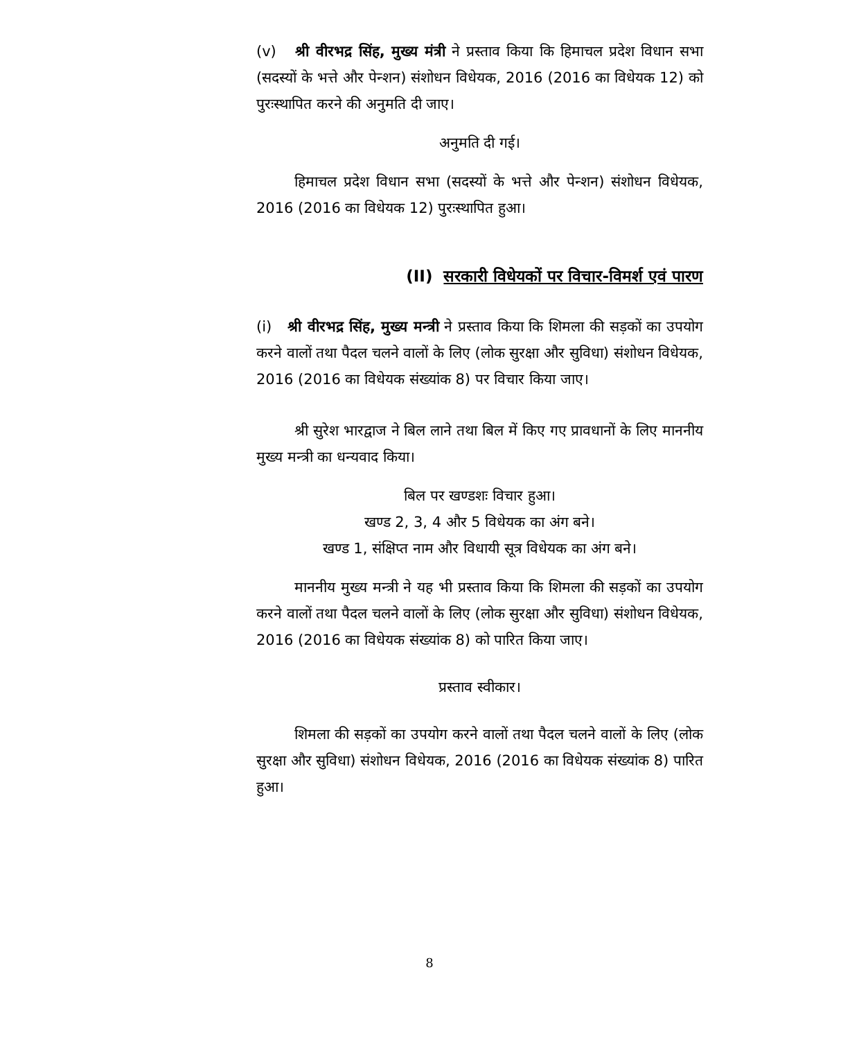(v) श्री वीरभद्र सिंह, मुख्य मंत्री ने प्रस्ताव किया कि हिमाचल प्रदेश विधान सभा (सदस्यों के भत्ते और पेन्शन) संशोधन विधेयक, 2016 (2016 का विधेयक 12) को पुरःस्थापित करने की अनुमति दी जाए।
अनुमति दी गई।
हिमाचल प्रदेश विधान सभा (सदस्यों के भत्ते और पेन्शन) संशोधन विधेयक, 2016 (2016 का विधेयक 12) पुरःस्थापित हुआ।
(II) सरकारी विधेयकों पर विचार-विमर्श एवं पारण
(i) श्री वीरभद्र सिंह, मुख्य मन्त्री ने प्रस्ताव किया कि शिमला की सड़कों का उपयोग करने वालों तथा पैदल चलने वालों के लिए (लोक सुरक्षा और सुविधा) संशोधन विधेयक, 2016 (2016 का विधेयक संख्यांक 8) पर विचार किया जाए।
श्री सुरेश भारद्वाज ने बिल लाने तथा बिल में किए गए प्रावधानों के लिए माननीय मुख्य मन्त्री का धन्यवाद किया।
बिल पर खण्डशः विचार हुआ।
खण्ड 2, 3, 4 और 5 विधेयक का अंग बने।
खण्ड 1, संक्षिप्त नाम और विधायी सूत्र विधेयक का अंग बने।
माननीय मुख्य मन्त्री ने यह भी प्रस्ताव किया कि शिमला की सड़कों का उपयोग करने वालों तथा पैदल चलने वालों के लिए (लोक सुरक्षा और सुविधा) संशोधन विधेयक, 2016 (2016 का विधेयक संख्यांक 8) को पारित किया जाए।
प्रस्ताव स्वीकार।
शिमला की सड़कों का उपयोग करने वालों तथा पैदल चलने वालों के लिए (लोक सुरक्षा और सुविधा) संशोधन विधेयक, 2016 (2016 का विधेयक संख्यांक 8) पारित हुआ।
8